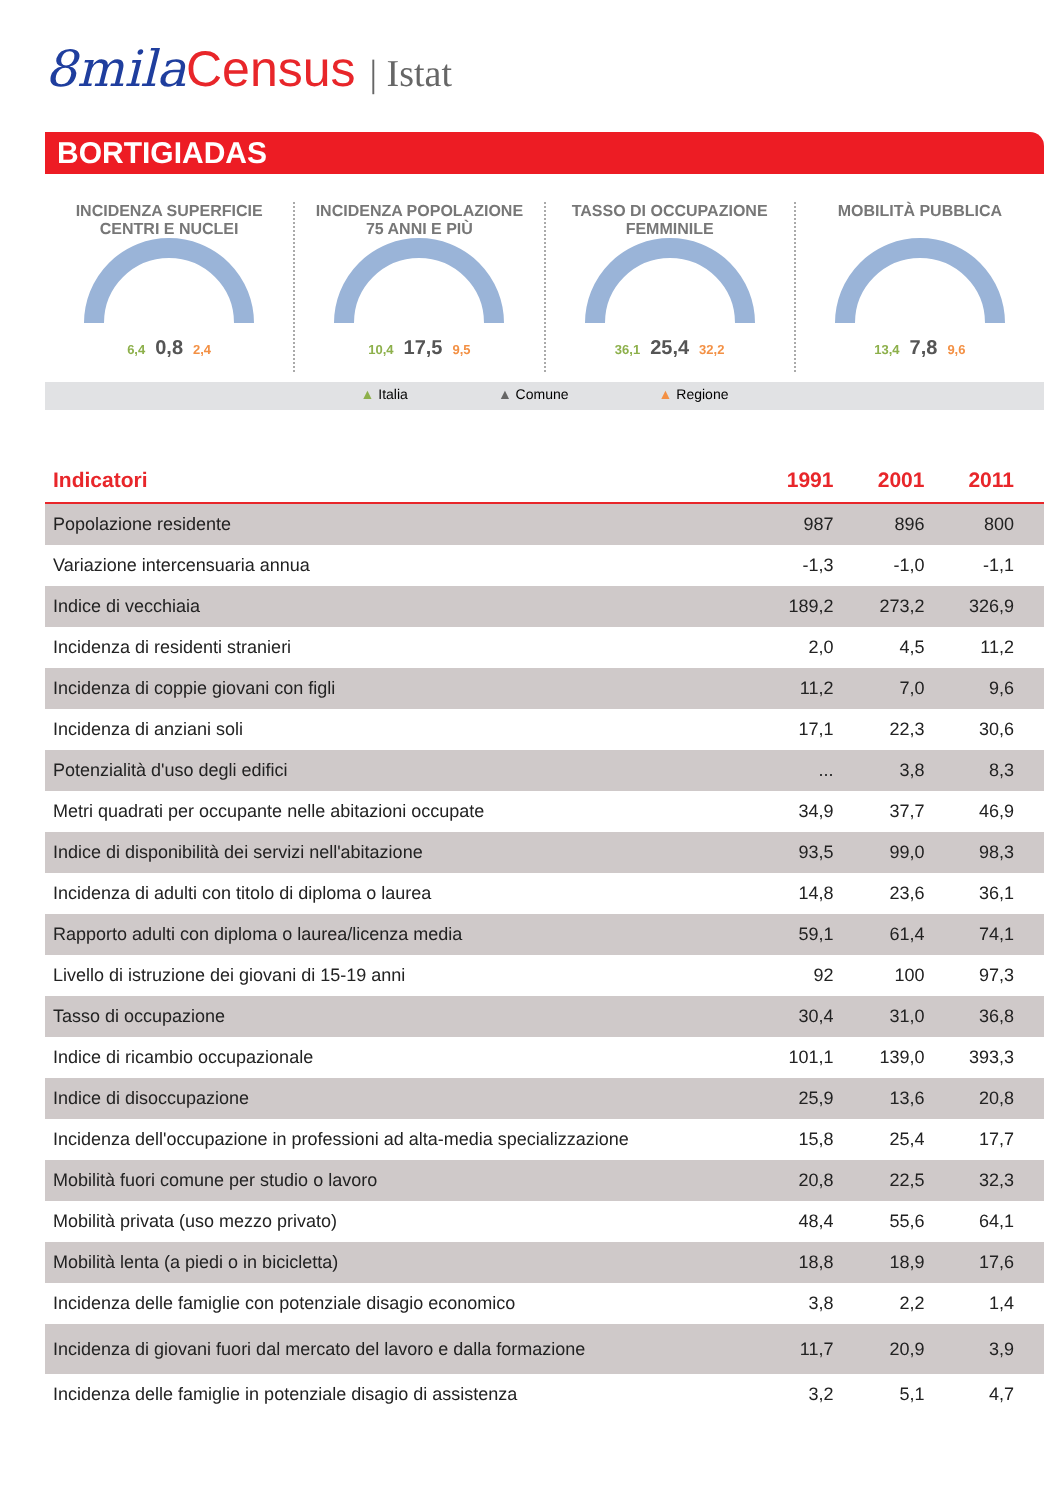8mila Census | Istat
BORTIGIADAS
INCIDENZA SUPERFICIE
CENTRI E NUCLEI
6,4 0,8 2,4
INCIDENZA POPOLAZIONE
75 ANNI E PIÙ
10,4 17,5 9,5
TASSO DI OCCUPAZIONE
FEMMINILE
36,1 25,4 32,2
MOBILITÀ PUBBLICA
13,4 7,8 9,6
▲ Italia ▲ Comune ▲ Regione
| Indicatori | 1991 | 2001 | 2011 |
| --- | --- | --- | --- |
| Popolazione residente | 987 | 896 | 800 |
| Variazione intercensuaria annua | -1,3 | -1,0 | -1,1 |
| Indice di vecchiaia | 189,2 | 273,2 | 326,9 |
| Incidenza di residenti stranieri | 2,0 | 4,5 | 11,2 |
| Incidenza di coppie giovani con figli | 11,2 | 7,0 | 9,6 |
| Incidenza di anziani soli | 17,1 | 22,3 | 30,6 |
| Potenzialità d'uso degli edifici | ... | 3,8 | 8,3 |
| Metri quadrati per occupante nelle abitazioni occupate | 34,9 | 37,7 | 46,9 |
| Indice di disponibilità dei servizi nell'abitazione | 93,5 | 99,0 | 98,3 |
| Incidenza di adulti con titolo di diploma o laurea | 14,8 | 23,6 | 36,1 |
| Rapporto adulti con diploma o laurea/licenza media | 59,1 | 61,4 | 74,1 |
| Livello di istruzione dei giovani di 15-19 anni | 92 | 100 | 97,3 |
| Tasso di occupazione | 30,4 | 31,0 | 36,8 |
| Indice di ricambio occupazionale | 101,1 | 139,0 | 393,3 |
| Indice di disoccupazione | 25,9 | 13,6 | 20,8 |
| Incidenza dell'occupazione in professioni ad alta-media specializzazione | 15,8 | 25,4 | 17,7 |
| Mobilità fuori comune per studio o lavoro | 20,8 | 22,5 | 32,3 |
| Mobilità privata (uso mezzo privato) | 48,4 | 55,6 | 64,1 |
| Mobilità lenta (a piedi o in bicicletta) | 18,8 | 18,9 | 17,6 |
| Incidenza delle famiglie con potenziale disagio economico | 3,8 | 2,2 | 1,4 |
| Incidenza di giovani fuori dal mercato del lavoro e dalla formazione | 11,7 | 20,9 | 3,9 |
| Incidenza delle famiglie in potenziale disagio di assistenza | 3,2 | 5,1 | 4,7 |